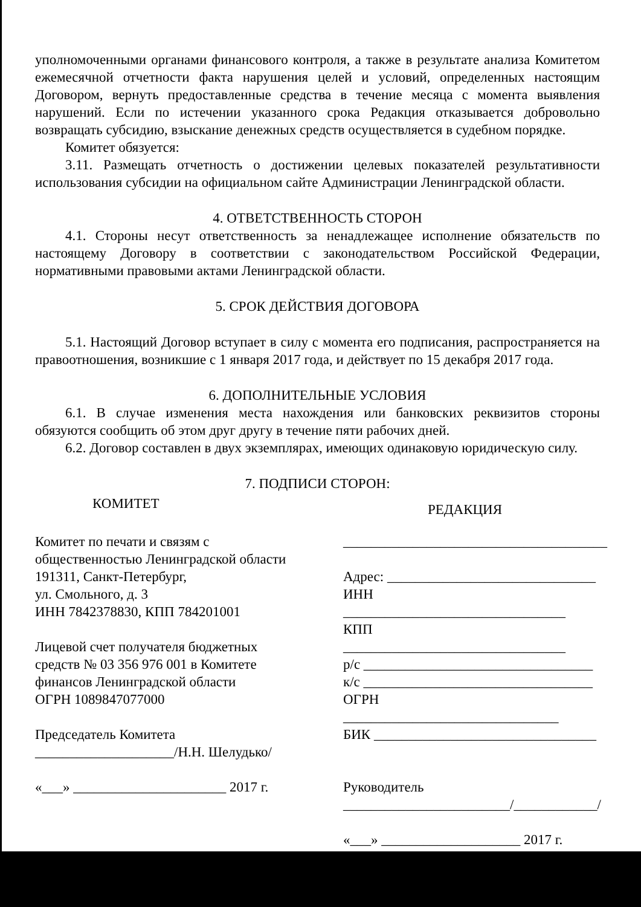уполномоченными органами финансового контроля, а также в результате анализа Комитетом ежемесячной отчетности факта нарушения целей и условий, определенных настоящим Договором, вернуть предоставленные средства в течение месяца с момента выявления нарушений. Если по истечении указанного срока Редакция отказывается добровольно возвращать субсидию, взыскание денежных средств осуществляется в судебном порядке.
Комитет обязуется:
3.11. Размещать отчетность о достижении целевых показателей результативности использования субсидии на официальном сайте Администрации Ленинградской области.
4. ОТВЕТСТВЕННОСТЬ СТОРОН
4.1. Стороны несут ответственность за ненадлежащее исполнение обязательств по настоящему Договору в соответствии с законодательством Российской Федерации, нормативными правовыми актами Ленинградской области.
5. СРОК ДЕЙСТВИЯ ДОГОВОРА
5.1. Настоящий Договор вступает в силу с момента его подписания, распространяется на правоотношения, возникшие с 1 января 2017 года, и действует по 15 декабря 2017 года.
6. ДОПОЛНИТЕЛЬНЫЕ УСЛОВИЯ
6.1. В случае изменения места нахождения или банковских реквизитов стороны обязуются сообщить об этом друг другу в течение пяти рабочих дней.
6.2. Договор составлен в двух экземплярах, имеющих одинаковую юридическую силу.
7. ПОДПИСИ СТОРОН:
КОМИТЕТ
Комитет по печати и связям с
общественностью Ленинградской области
191311, Санкт-Петербург,
ул. Смольного, д. 3
ИНН 7842378830, КПП 784201001
Лицевой счет получателя бюджетных
средств № 03 356 976 001 в Комитете
финансов Ленинградской области
ОГРН 1089847077000
Председатель Комитета
____________________/Н.Н. Шелудько/
«___» ______________________ 2017 г.
РЕДАКЦИЯ
______________________________________
Адрес: ______________________________
ИНН ________________________________
КПП ________________________________
р/с _________________________________
к/с _________________________________
ОГРН _______________________________
БИК ________________________________
Руководитель
________________________/____________/
«___» ____________________ 2017 г.